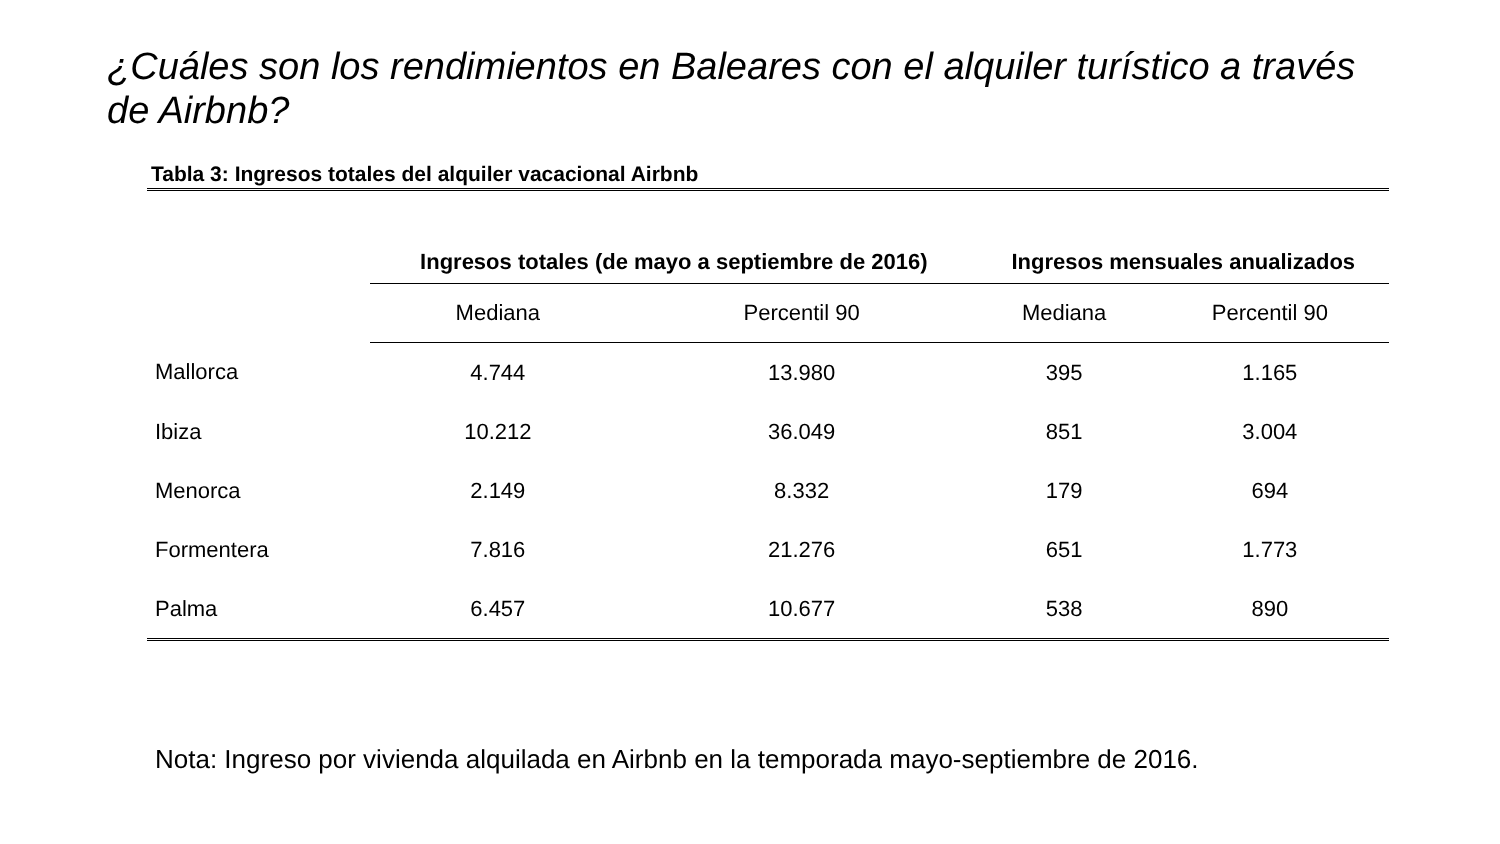¿Cuáles son los rendimientos en Baleares con el alquiler turístico a través de Airbnb?
Tabla 3: Ingresos totales del alquiler vacacional Airbnb
| | Ingresos totales (de mayo a septiembre de 2016) | | Ingresos mensuales anualizados | |
| --- | --- | --- | --- | --- |
| | Mediana | Percentil 90 | Mediana | Percentil 90 |
| Mallorca | 4.744 | 13.980 | 395 | 1.165 |
| Ibiza | 10.212 | 36.049 | 851 | 3.004 |
| Menorca | 2.149 | 8.332 | 179 | 694 |
| Formentera | 7.816 | 21.276 | 651 | 1.773 |
| Palma | 6.457 | 10.677 | 538 | 890 |
Nota: Ingreso por vivienda alquilada en Airbnb en la temporada mayo-septiembre de 2016.